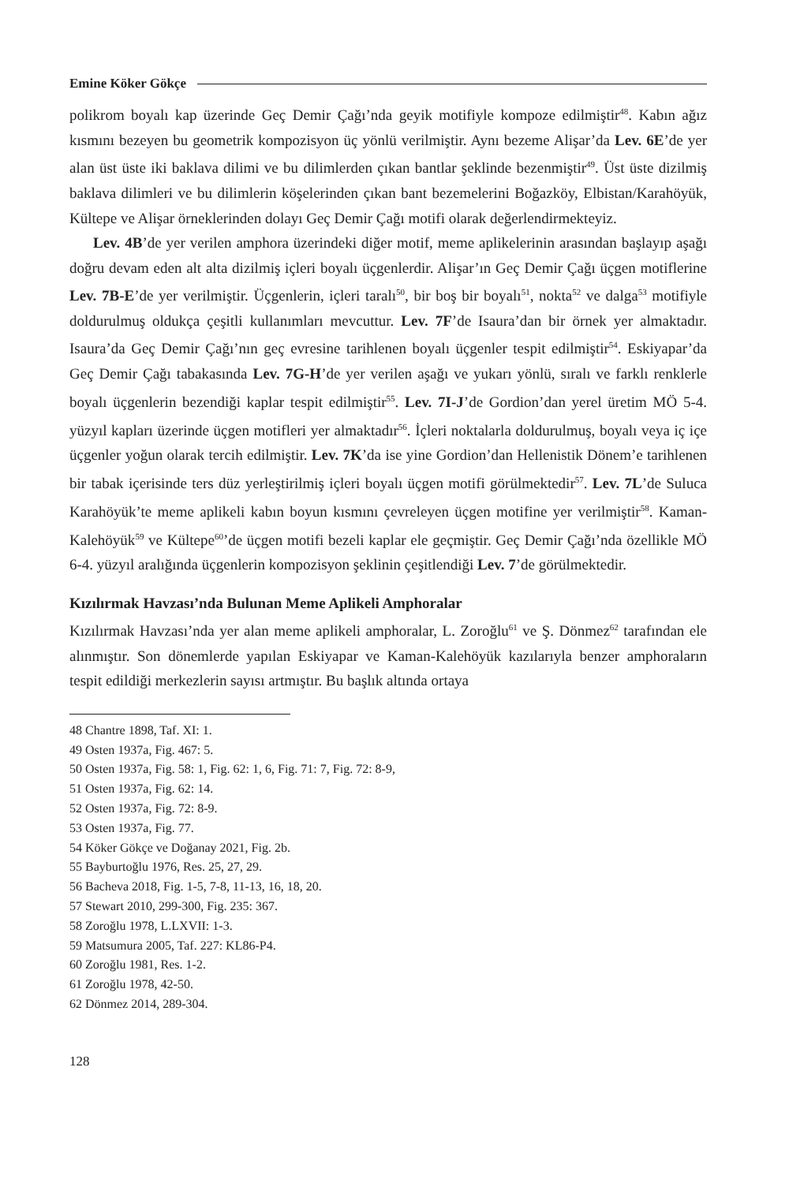Emine Köker Gökçe
polikrom boyalı kap üzerinde Geç Demir Çağı’nda geyik motifiyle kompoze edilmiştir<sup>48</sup>. Kabın ağız kısmını bezeyen bu geometrik kompozisyon üç yönlü verilmiştir. Aynı bezeme Alişar’da Lev. 6E’de yer alan üst üste iki baklava dilimi ve bu dilimlerden çıkan bantlar şeklinde bezenmiştir<sup>49</sup>. Üst üste dizilmiş baklava dilimleri ve bu dilimlerin köşelerinden çıkan bant bezemelerini Boğazköy, Elbistan/Karahöyük, Kültepe ve Alişar örneklerinden dolayı Geç Demir Çağı motifi olarak değerlendirmekteyiz.
Lev. 4B’de yer verilen amphora üzerindeki diğer motif, meme aplikelerinin arasından başlayıp aşağı doğru devam eden alt alta dizilmiş içleri boyalı üçgenlerdir. Alişar’ın Geç Demir Çağı üçgen motiflerine Lev. 7B-E’de yer verilmiştir. Üçgenlerin, içleri taralı<sup>50</sup>, bir boş bir boyalı<sup>51</sup>, nokta<sup>52</sup> ve dalga<sup>53</sup> motifiyle doldurulmuş oldukça çeşitli kullanımları mevcuttur. Lev. 7F’de Isaura’dan bir örnek yer almaktadır. Isaura’da Geç Demir Çağı’nın geç evresine tarihlenen boyalı üçgenler tespit edilmiştir<sup>54</sup>. Eskiyapar’da Geç Demir Çağı tabakasında Lev. 7G-H’de yer verilen aşağı ve yukarı yönlü, sıralı ve farklı renklerle boyalı üçgenlerin bezendiği kaplar tespit edilmiştir<sup>55</sup>. Lev. 7I-J’de Gordion’dan yerel üretim MÖ 5-4. yüzyıl kapları üzerinde üçgen motifleri yer almaktadır<sup>56</sup>. İçleri noktalarla doldurulmuş, boyalı veya iç içe üçgenler yoğun olarak tercih edilmiştir. Lev. 7K’da ise yine Gordion’dan Hellenistik Dönem’e tarihlenen bir tabak içerisinde ters düz yerleştirilmiş içleri boyalı üçgen motifi görülmektedir<sup>57</sup>. Lev. 7L’de Suluca Karahöyük’te meme aplikeli kabın boyun kısmını çevreleyen üçgen motifine yer verilmiştir<sup>58</sup>. Kaman-Kalehöyük<sup>59</sup> ve Kültepe<sup>60</sup>’de üçgen motifi bezeli kaplar ele geçmiştir. Geç Demir Çağı’nda özellikle MÖ 6-4. yüzyıl aralığında üçgenlerin kompozisyon şeklinin çeşitlendiği Lev. 7’de görülmektedir.
Kızılırmak Havzası’nda Bulunan Meme Aplikeli Amphoralar
Kızılırmak Havzası’nda yer alan meme aplikeli amphoralar, L. Zoroğlu<sup>61</sup> ve Ş. Dönmez<sup>62</sup> tarafından ele alınmıştır. Son dönemlerde yapılan Eskiyapar ve Kaman-Kalehöyük kazılarıyla benzer amphoraların tespit edildiği merkezlerin sayısı artmıştır. Bu başlık altında ortaya
48 Chantre 1898, Taf. XI: 1.
49 Osten 1937a, Fig. 467: 5.
50 Osten 1937a, Fig. 58: 1, Fig. 62: 1, 6, Fig. 71: 7, Fig. 72: 8-9,
51 Osten 1937a, Fig. 62: 14.
52 Osten 1937a, Fig. 72: 8-9.
53 Osten 1937a, Fig. 77.
54 Köker Gökçe ve Doğanay 2021, Fig. 2b.
55 Bayburtoğlu 1976, Res. 25, 27, 29.
56 Bacheva 2018, Fig. 1-5, 7-8, 11-13, 16, 18, 20.
57 Stewart 2010, 299-300, Fig. 235: 367.
58 Zoroğlu 1978, L.LXVII: 1-3.
59 Matsumura 2005, Taf. 227: KL86-P4.
60 Zoroğlu 1981, Res. 1-2.
61 Zoroğlu 1978, 42-50.
62 Dönmez 2014, 289-304.
128